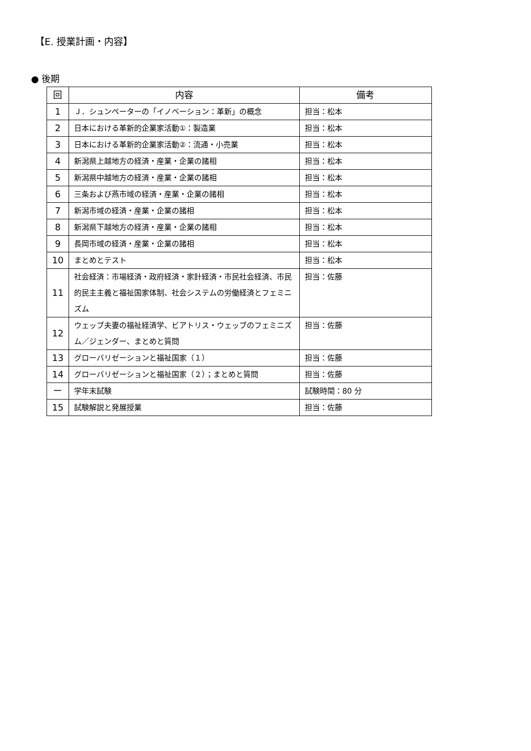【E. 授業計画・内容】
● 後期
| 回 | 内容 | 備考 |
| --- | --- | --- |
| 1 | Ｊ．シュンペーターの「イノベーション：革新」の概念 | 担当：松本 |
| 2 | 日本における革新的企業家活動①：製造業 | 担当：松本 |
| 3 | 日本における革新的企業家活動②：流通・小売業 | 担当：松本 |
| 4 | 新潟県上越地方の経済・産業・企業の諸相 | 担当：松本 |
| 5 | 新潟県中越地方の経済・産業・企業の諸相 | 担当：松本 |
| 6 | 三条および燕市域の経済・産業・企業の諸相 | 担当：松本 |
| 7 | 新潟市域の経済・産業・企業の諸相 | 担当：松本 |
| 8 | 新潟県下越地方の経済・産業・企業の諸相 | 担当：松本 |
| 9 | 長岡市域の経済・産業・企業の諸相 | 担当：松本 |
| 10 | まとめとテスト | 担当：松本 |
| 11 | 社会経済：市場経済・政府経済・家計経済・市民社会経済、市民的民主主義と福祉国家体制、社会システムの労働経済とフェミニズム | 担当：佐藤 |
| 12 | ウェッブ夫妻の福祉経済学、ビアトリス・ウェッブのフェミニズム／ジェンダー、まとめと質問 | 担当：佐藤 |
| 13 | グローバリゼーションと福祉国家（１） | 担当：佐藤 |
| 14 | グローバリゼーションと福祉国家（２）；まとめと質問 | 担当：佐藤 |
| ー | 学年末試験 | 試験時間：80 分 |
| 15 | 試験解説と発展授業 | 担当：佐藤 |